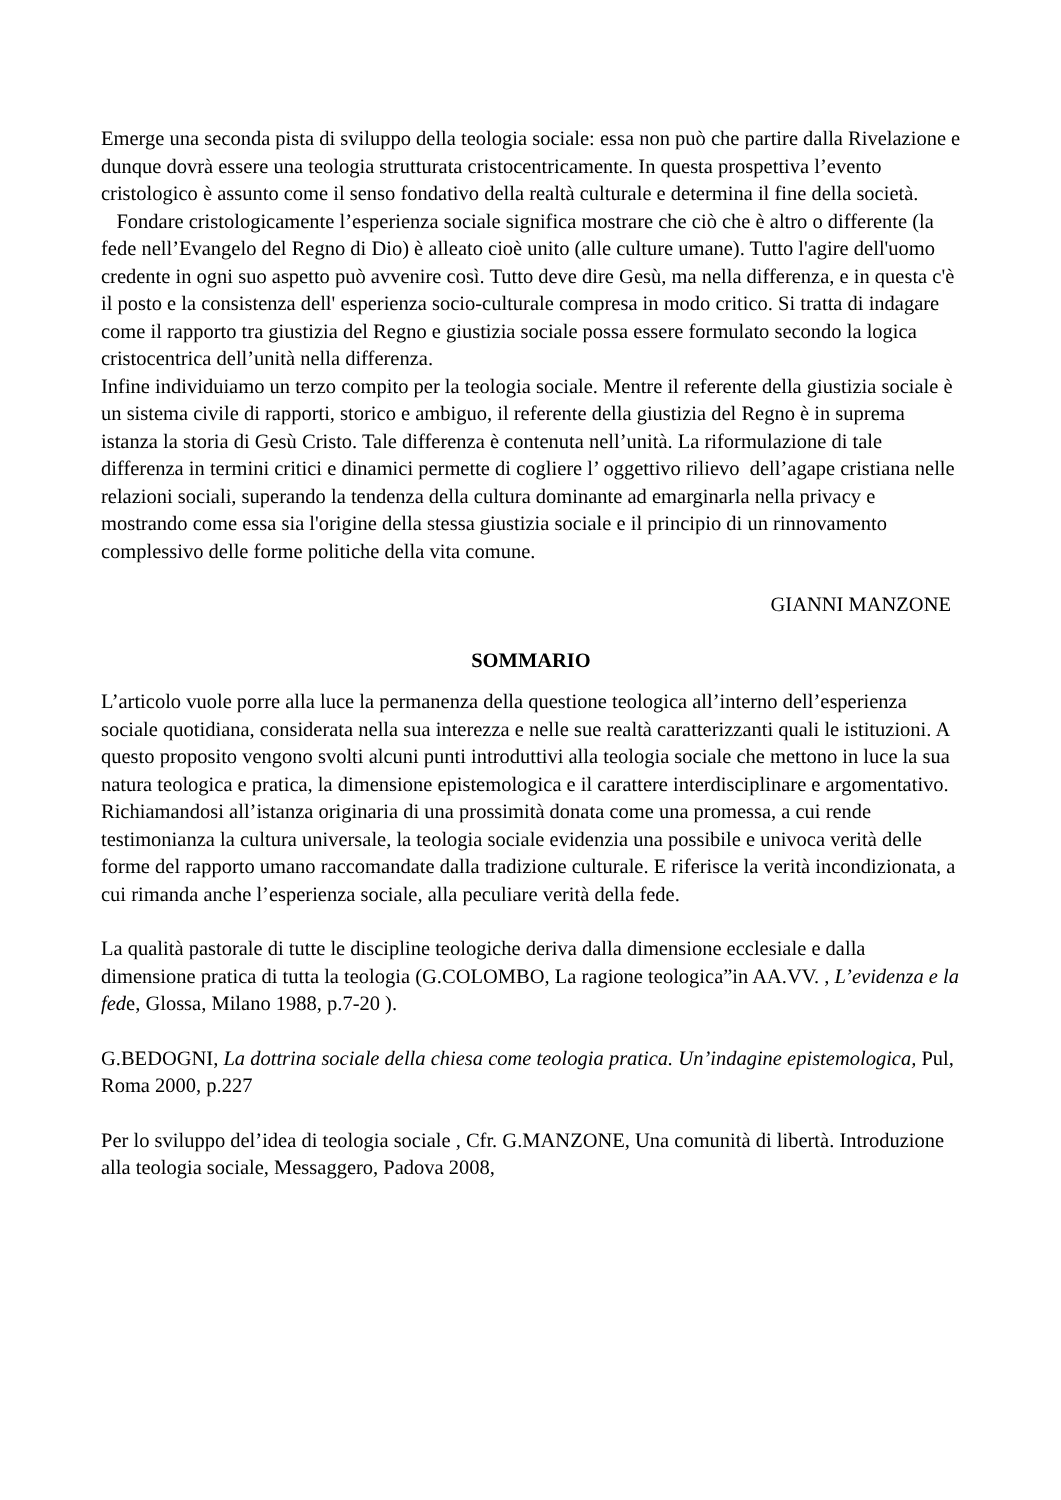Emerge una seconda pista di sviluppo della teologia sociale: essa non può che partire dalla Rivelazione e dunque dovrà essere una teologia strutturata cristocentricamente. In questa prospettiva l’evento cristologico è assunto come il senso fondativo della realtà culturale e determina il fine della società.
Fondare cristologicamente l’esperienza sociale significa mostrare che ciò che è altro o differente (la fede nell’Evangelo del Regno di Dio) è alleato cioè unito (alle culture umane). Tutto l'agire dell'uomo credente in ogni suo aspetto può avvenire così. Tutto deve dire Gesù, ma nella differenza, e in questa c'è il posto e la consistenza dell' esperienza socio-culturale compresa in modo critico. Si tratta di indagare come il rapporto tra giustizia del Regno e giustizia sociale possa essere formulato secondo la logica cristocentrica dell’unità nella differenza.
Infine individuiamo un terzo compito per la teologia sociale. Mentre il referente della giustizia sociale è un sistema civile di rapporti, storico e ambiguo, il referente della giustizia del Regno è in suprema istanza la storia di Gesù Cristo. Tale differenza è contenuta nell’unità. La riformulazione di tale differenza in termini critici e dinamici permette di cogliere l’ oggettivo rilievo dell’agape cristiana nelle relazioni sociali, superando la tendenza della cultura dominante ad emarginarla nella privacy e mostrando come essa sia l'origine della stessa giustizia sociale e il principio di un rinnovamento complessivo delle forme politiche della vita comune.
GIANNI MANZONE
SOMMARIO
L’articolo vuole porre alla luce la permanenza della questione teologica all’interno dell’esperienza sociale quotidiana, considerata nella sua interezza e nelle sue realtà caratterizzanti quali le istituzioni. A questo proposito vengono svolti alcuni punti introduttivi alla teologia sociale che mettono in luce la sua natura teologica e pratica, la dimensione epistemologica e il carattere interdisciplinare e argomentativo. Richiamandosi all’istanza originaria di una prossimità donata come una promessa, a cui rende testimonianza la cultura universale, la teologia sociale evidenzia una possibile e univoca verità delle forme del rapporto umano raccomandate dalla tradizione culturale. E riferisce la verità incondizionata, a cui rimanda anche l’esperienza sociale, alla peculiare verità della fede.
La qualità pastorale di tutte le discipline teologiche deriva dalla dimensione ecclesiale e dalla dimensione pratica di tutta la teologia (G.COLOMBO, La ragione teologica”in AA.VV. , L’evidenza e la fede, Glossa, Milano 1988, p.7-20 ).
G.BEDOGNI, La dottrina sociale della chiesa come teologia pratica. Un’indagine epistemologica, Pul, Roma 2000, p.227
Per lo sviluppo del’idea di teologia sociale , Cfr. G.MANZONE, Una comunità di libertà. Introduzione alla teologia sociale, Messaggero, Padova 2008,